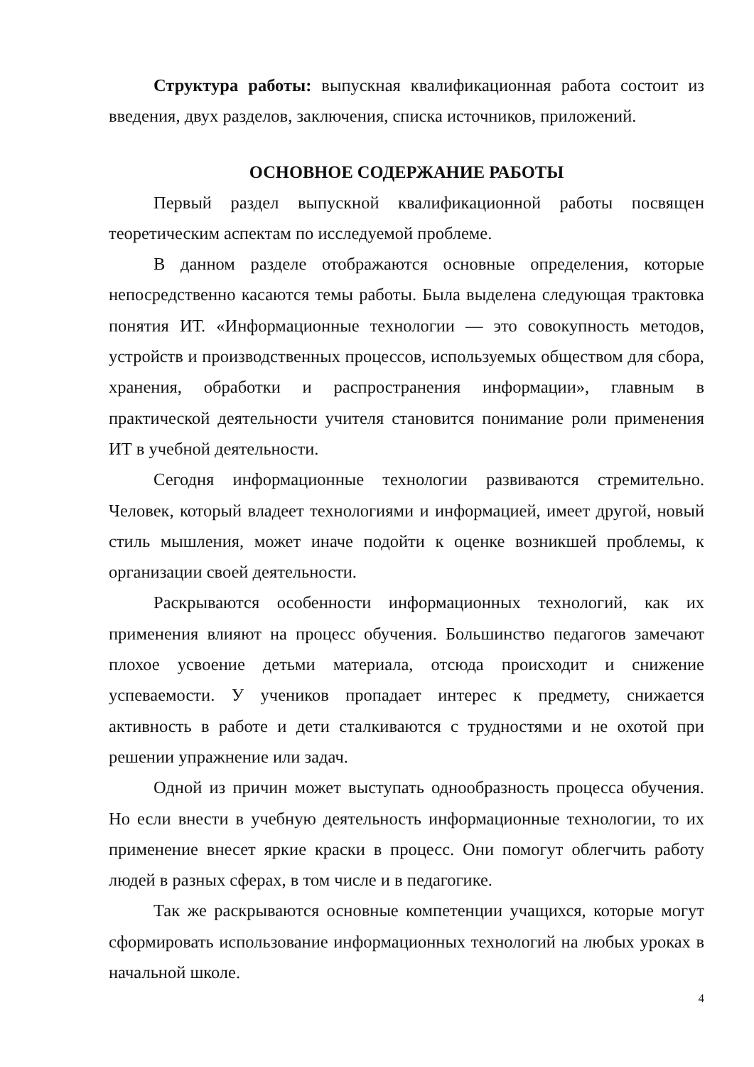Структура работы: выпускная квалификационная работа состоит из введения, двух разделов, заключения, списка источников, приложений.
ОСНОВНОЕ СОДЕРЖАНИЕ РАБОТЫ
Первый раздел выпускной квалификационной работы посвящен теоретическим аспектам по исследуемой проблеме.
В данном разделе отображаются основные определения, которые непосредственно касаются темы работы. Была выделена следующая трактовка понятия ИТ. «Информационные технологии — это совокупность методов, устройств и производственных процессов, используемых обществом для сбора, хранения, обработки и распространения информации», главным в практической деятельности учителя становится понимание роли применения ИТ в учебной деятельности.
Сегодня информационные технологии развиваются стремительно. Человек, который владеет технологиями и информацией, имеет другой, новый стиль мышления, может иначе подойти к оценке возникшей проблемы, к организации своей деятельности.
Раскрываются особенности информационных технологий, как их применения влияют на процесс обучения. Большинство педагогов замечают плохое усвоение детьми материала, отсюда происходит и снижение успеваемости. У учеников пропадает интерес к предмету, снижается активность в работе и дети сталкиваются с трудностями и не охотой при решении упражнение или задач.
Одной из причин может выступать однообразность процесса обучения. Но если внести в учебную деятельность информационные технологии, то их применение внесет яркие краски в процесс. Они помогут облегчить работу людей в разных сферах, в том числе и в педагогике.
Так же раскрываются основные компетенции учащихся, которые могут сформировать использование информационных технологий на любых уроках в начальной школе.
4